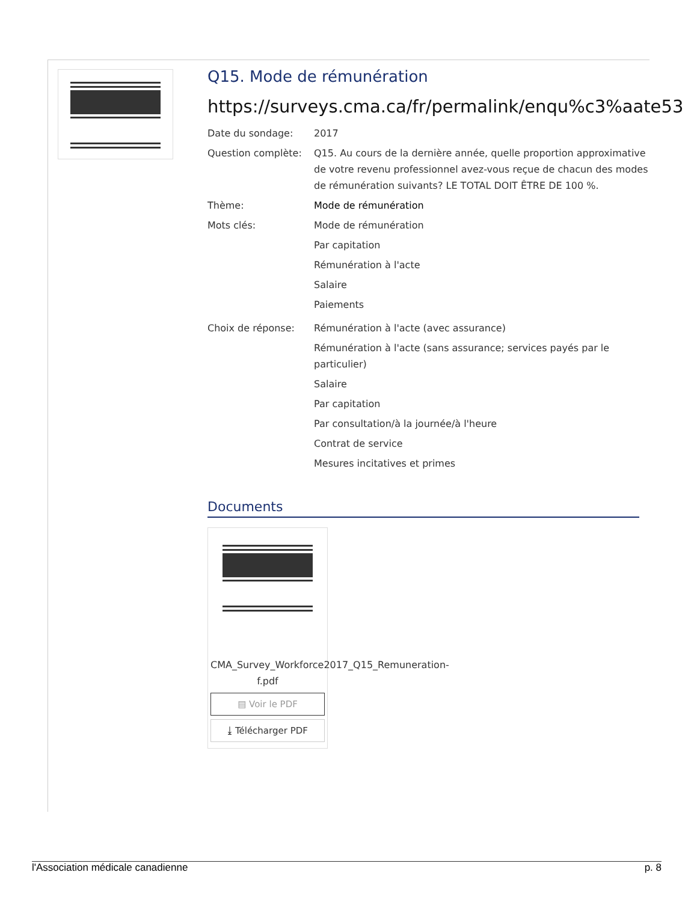Q15. Mode de rémunération
https://surveys.cma.ca/fr/permalink/enqu%c3%aate53
Date du sondage: 2017
Question complète: Q15. Au cours de la dernière année, quelle proportion approximative de votre revenu professionnel avez-vous reçue de chacun des modes de rémunération suivants? LE TOTAL DOIT ÊTRE DE 100 %.
Thème: Mode de rémunération
Mots clés: Mode de rémunération
Par capitation
Rémunération à l'acte
Salaire
Paiements
Choix de réponse: Rémunération à l'acte (avec assurance)
Rémunération à l'acte (sans assurance; services payés par le particulier)
Salaire
Par capitation
Par consultation/à la journée/à l'heure
Contrat de service
Mesures incitatives et primes
Documents
CMA_Survey_Workforce2017_Q15_Remuneration-f.pdf
▤ Voir le PDF
⤓ Télécharger PDF
l'Association médicale canadienne p. 8